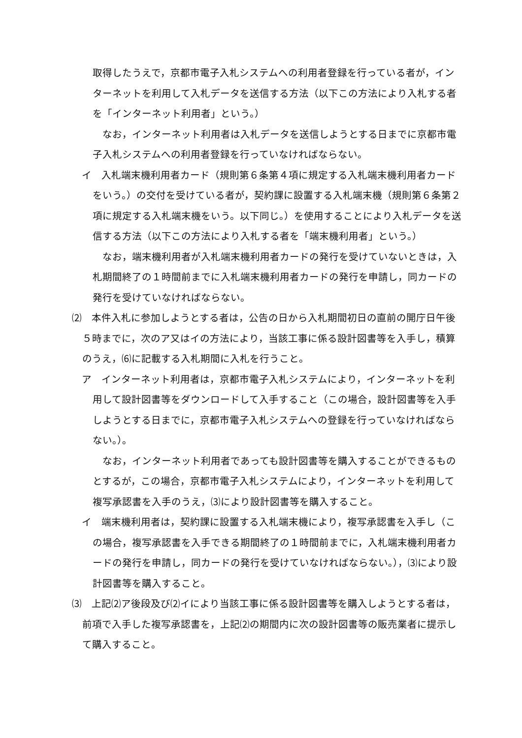取得したうえで，京都市電子入札システムへの利用者登録を行っている者が，インターネットを利用して入札データを送信する方法（以下この方法により入札する者を「インターネット利用者」という。）
なお，インターネット利用者は入札データを送信しようとする日までに京都市電子入札システムへの利用者登録を行っていなければならない。
イ　入札端末機利用者カード（規則第６条第４項に規定する入札端末機利用者カードをいう。）の交付を受けている者が，契約課に設置する入札端末機（規則第６条第２項に規定する入札端末機をいう。以下同じ。）を使用することにより入札データを送信する方法（以下この方法により入札する者を「端末機利用者」という。）
なお，端末機利用者が入札端末機利用者カードの発行を受けていないときは，入札期間終了の１時間前までに入札端末機利用者カードの発行を申請し，同カードの発行を受けていなければならない。
⑵　本件入札に参加しようとする者は，公告の日から入札期間初日の直前の開庁日午後５時までに，次のア又はイの方法により，当該工事に係る設計図書等を入手し，積算のうえ，⑹に記載する入札期間に入札を行うこと。
ア　インターネット利用者は，京都市電子入札システムにより，インターネットを利用して設計図書等をダウンロードして入手すること（この場合，設計図書等を入手しようとする日までに，京都市電子入札システムへの登録を行っていなければならない。）。
なお，インターネット利用者であっても設計図書等を購入することができるものとするが，この場合，京都市電子入札システムにより，インターネットを利用して複写承認書を入手のうえ，⑶により設計図書等を購入すること。
イ　端末機利用者は，契約課に設置する入札端末機により，複写承認書を入手し（この場合，複写承認書を入手できる期間終了の１時間前までに，入札端末機利用者カードの発行を申請し，同カードの発行を受けていなければならない。），⑶により設計図書等を購入すること。
⑶　上記⑵ア後段及び⑵イにより当該工事に係る設計図書等を購入しようとする者は，前項で入手した複写承認書を，上記⑵の期間内に次の設計図書等の販売業者に提示して購入すること。